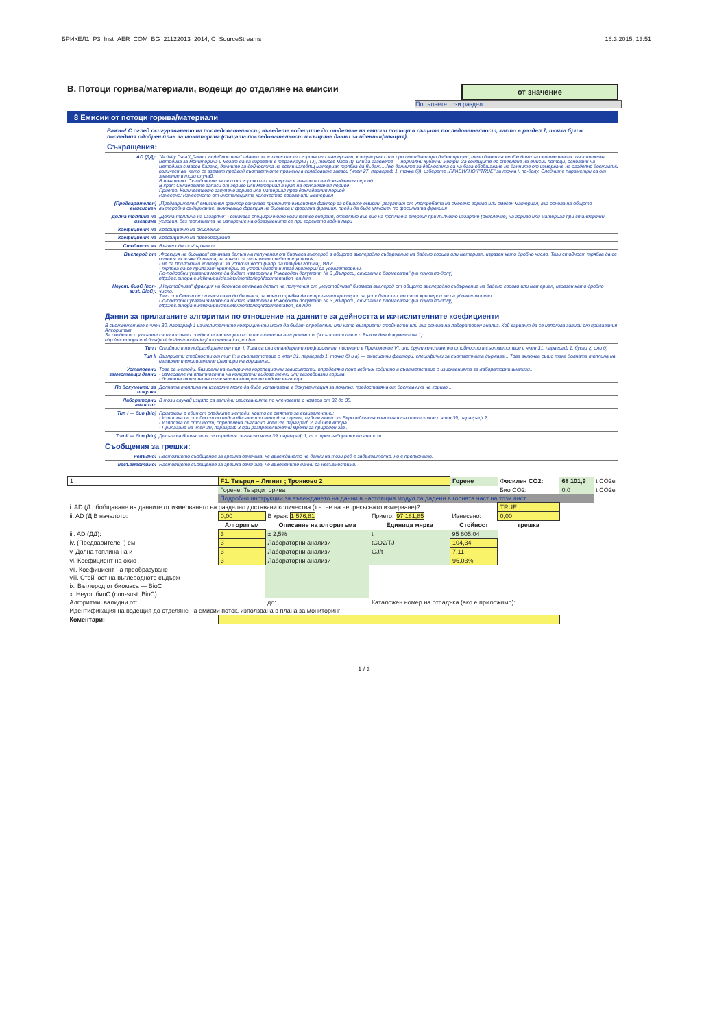БРИКЕЛ1_P3_Inst_AER_COM_BG_21122013_2014, C_SourceStreams 16.3.2015, 13:51
от значение
B. Потоци горива/материали, водещи до отделяне на емисии
Попълнете този раздел
8 Емисии от потоци горива/материали
Важно! С оглед осигуряването на последователност, въведете водещите до отделяне на емисии потоци в същата последователност, както в раздел 7, точка б) и в последния одобрен план за мониторинг (същата последователност и същите данни за идентификация).
Съкращения:
AD (ДД): "Activity Data"/„Данни за дейността" - данни за количеството горива или материали, консумирани или произвеждани при даден процес, тези данни са необходими за съответната изчислителна методика за мониторинг и могат да са изразени в тераджаули (TJ), тонове маса (t), или за газовете — нормални кубични метри. За водещите до отделяне на емисии потоци, основани на методика с масов баланс, данните за дейността на всеки изходящ материал трябва да бъдат... Ако данните за дейността са на база обобщаване на данните от измерване на разделно доставяни количества, като се вземат предвид съответните промени в складовите запаси (член 27, параграф 1, точка б)), изберете „ПРАВИЛНО"/"TRUE" за точка i. по-долу. Следните параметри са от значение в този случай:
В началото: Складовите запаси от гориво или материал в началото на докладвания период
В края: Складовите запаси от гориво или материал в края на докладвания период
Прието: Количеството закупено гориво или материал през докладвания период
Изнесено: Изнесеното от инсталацията количество гориво или материал
(Предварителен) емисионен „Предварителен" емисионен фактор означава приетият емисионен фактор за общите емисии, резултат от употребата на смесено гориво или смесен материал, въз основа на общото въглеродно съдържание, включващо фракция на биомаса и фосилна фракция, преди да бъде умножен по фосилната фракция
Долна топлина на изгаряне „Долна топлина на изгаряне" - означава специфичното количество енергия, отделяно във вид на топлинна енергия при пълното изгаряне (окисление) на гориво или материал при стандартни условия, без топлината на изпарение на образуваните се при горенето водни пари
Коефициент на Коефициент на окисление
Коефициент на Коефициент на преобразуване
Стойност на Въглеродно съдържание
Въглерод от „Фракция на биомаса" означава делът на получения от биомаса въглерод в общото въглеродно съдържание на дадено гориво или материал, изразен като дробно число. Тази стойност трябва да се отнася за всяка биомаса, за която са изпълнени следните условия:
- не са приложими критерии за устойчивост (напр. за твърди горива), ИЛИ
- трябва да се прилагат критерии за устойчивост и тези критерии са удовлетворени.
По-подробни указания може да бъдат намерени в Ръководен документ № 3 „Въпроси, свързани с биомасата" (на линка по-долу)
http://ec.europa.eu/clima/policies/ets/monitoring/documentation_en.htm
Неуст. биоC (non-sust. BioC): „Неустойчива" фракция на биомаса означава делът на получения от „неустойчива" биомаса въглерод от общото въглеродно съдържание на дадено гориво или материал, изразен като дробно число.
Тази стойност се отнася само до биомаса, за която трябва да се прилагат критерии за устойчивост, но тези критерии не са удовлетворени.
По-подробни указания може да бъдат намерени в Ръководен документ № 3 „Въпроси, свързани с биомасата" (на линка по-долу)
http://ec.europa.eu/clima/policies/ets/monitoring/documentation_en.htm
Данни за прилаганите алгоритми по отношение на данните за дейността и изчислителните коефициенти
В съответствие с член 30, параграф 1 изчислителните коефициенти може да бъдат определяни или като възприети стойности или въз основа на лабораторен анализ. Кой вариант да се използва зависи от прилагания Алгоритъм.
За сведение и указание са използвани следните категории по отношение на алгоритмите (в съответствие с Ръководен документ № 1):
http://ec.europa.eu/clima/policies/ets/monitoring/documentation_en.htm
Тип I Стойност по подразбиране от тип I: Това са или стандартни коефициенти, посочени в Приложение VI, или други константни стойности в съответствие с член 31, параграф 1, букви г) или д)
Тип II Възприети стойности от тип II: в съответствие с член 31, параграф 1, точки б) и в) — емисионни фактори, специфични за съответната държава... Това включва също така долната топлина на изгаряне и емисионните фактори на горивата...
Установени заместващи данни Това са методи, базирани на емпирични корелационни зависимости, определяни поне веднъж годишно в съответствие с изискванията за лабораторни анализи...
- измерване на плътността на конкретни видове течни или газообразни горива
- долната топлина на изгаряне на конкретни видове въглища.
По документи за покупка Долната топлина на изгаряне може да бъде установена в документация за покупки, предоставяна от доставчика на гориво...
Лабораторни анализи: В този случай изцяло са валидни изискванията по членовете с номера от 32 до 35.
Тип I — био (bio) Приложим е един от следните методи, които се смятат за еквивалентни:
- Използва се стойност по подразбиране или метод за оценка, публикувани от Европейската комисия в съответствие с член 39, параграф 2;
- Използва се стойност, определена съгласно член 39, параграф 2, алинея втора...
- Прилагане на член 39, параграф 3 при разпределителни мрежи за природен газ...
Тип II — био (bio) Делът на биомасата се определя съгласно член 39, параграф 1, т.е. чрез лабораторни анализи.
Съобщения за грешки:
непълно! Настоящото съобщение за грешка означава, че въвеждането на данни на този ред е задължително, но е пропуснато.
несъвместимо! Настоящото съобщение за грешка означава, че въведените данни са несъвместими.
| 1 | F1. Твърди – Лигнит ; Трояново 2 | | | Горене | Фосилен CO2: | 68 101,9 | t CO2e |
| | Горене: Твърди горива | | | | Био CO2: | 0,0 | t CO2e |
| | Подробни инструкции за въвеждането на данни в настоящия модул са дадени в горната част на този лист. | | | | | | |
| i. AD (Д обобщаване на данните от измерването на разделно доставяни количества (т.е. не на непрекъснато измерване)? | | | | | TRUE | | |
| ii. AD (Д В началото: | 0,00 | В края: 1 576,81 | Прието: 97 181,85 | Изнесено: | 0,00 | | |
| | Алгоритъм | Описание на алгоритъма | Единица мярка | Стойност | грешка | | |
| iii. AD (ДД): | 3 | ± 2,5% | t | 95 605,04 | | | |
| iv. (Предварителен) ем | 3 | Лабораторни анализи | tCO2/TJ | 104,34 | | | |
| v. Долна топлина на и | 3 | Лабораторни анализи | GJ/t | 7,11 | | | |
| vi. Коефициент на окис | 3 | Лабораторни анализи | - | 96,03% | | | |
| vii. Коефициент на преобразуване | | | | | | | |
| viii. Стойност на въглеродното съдърж | | | | | | | |
| ix. Въглерод от биомаса — BioC | | | | | | | |
| x. Неуст. биоC (non-sust. BioC) | | | | | | | |
| Алгоритми, валидни от: | | до: | Каталожен номер на отпадъка (ако е приложимо): | | | | |
| Идентификация на водещия до отделяне на емисии поток, използвана в плана за мониторинг: | | | | | | | |
| Коментари: | | | | | | | |
1 / 3